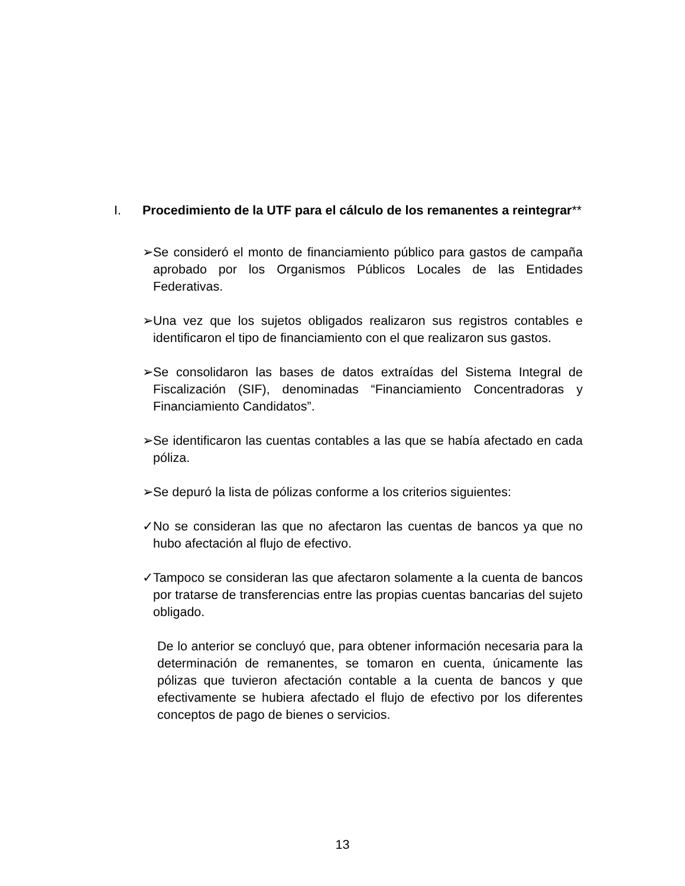I. Procedimiento de la UTF para el cálculo de los remanentes a reintegrar**
➢ Se consideró el monto de financiamiento público para gastos de campaña aprobado por los Organismos Públicos Locales de las Entidades Federativas.
➢ Una vez que los sujetos obligados realizaron sus registros contables e identificaron el tipo de financiamiento con el que realizaron sus gastos.
➢ Se consolidaron las bases de datos extraídas del Sistema Integral de Fiscalización (SIF), denominadas “Financiamiento Concentradoras y Financiamiento Candidatos”.
➢ Se identificaron las cuentas contables a las que se había afectado en cada póliza.
➢ Se depuró la lista de pólizas conforme a los criterios siguientes:
✓ No se consideran las que no afectaron las cuentas de bancos ya que no hubo afectación al flujo de efectivo.
✓ Tampoco se consideran las que afectaron solamente a la cuenta de bancos por tratarse de transferencias entre las propias cuentas bancarias del sujeto obligado.
De lo anterior se concluyó que, para obtener información necesaria para la determinación de remanentes, se tomaron en cuenta, únicamente las pólizas que tuvieron afectación contable a la cuenta de bancos y que efectivamente se hubiera afectado el flujo de efectivo por los diferentes conceptos de pago de bienes o servicios.
13